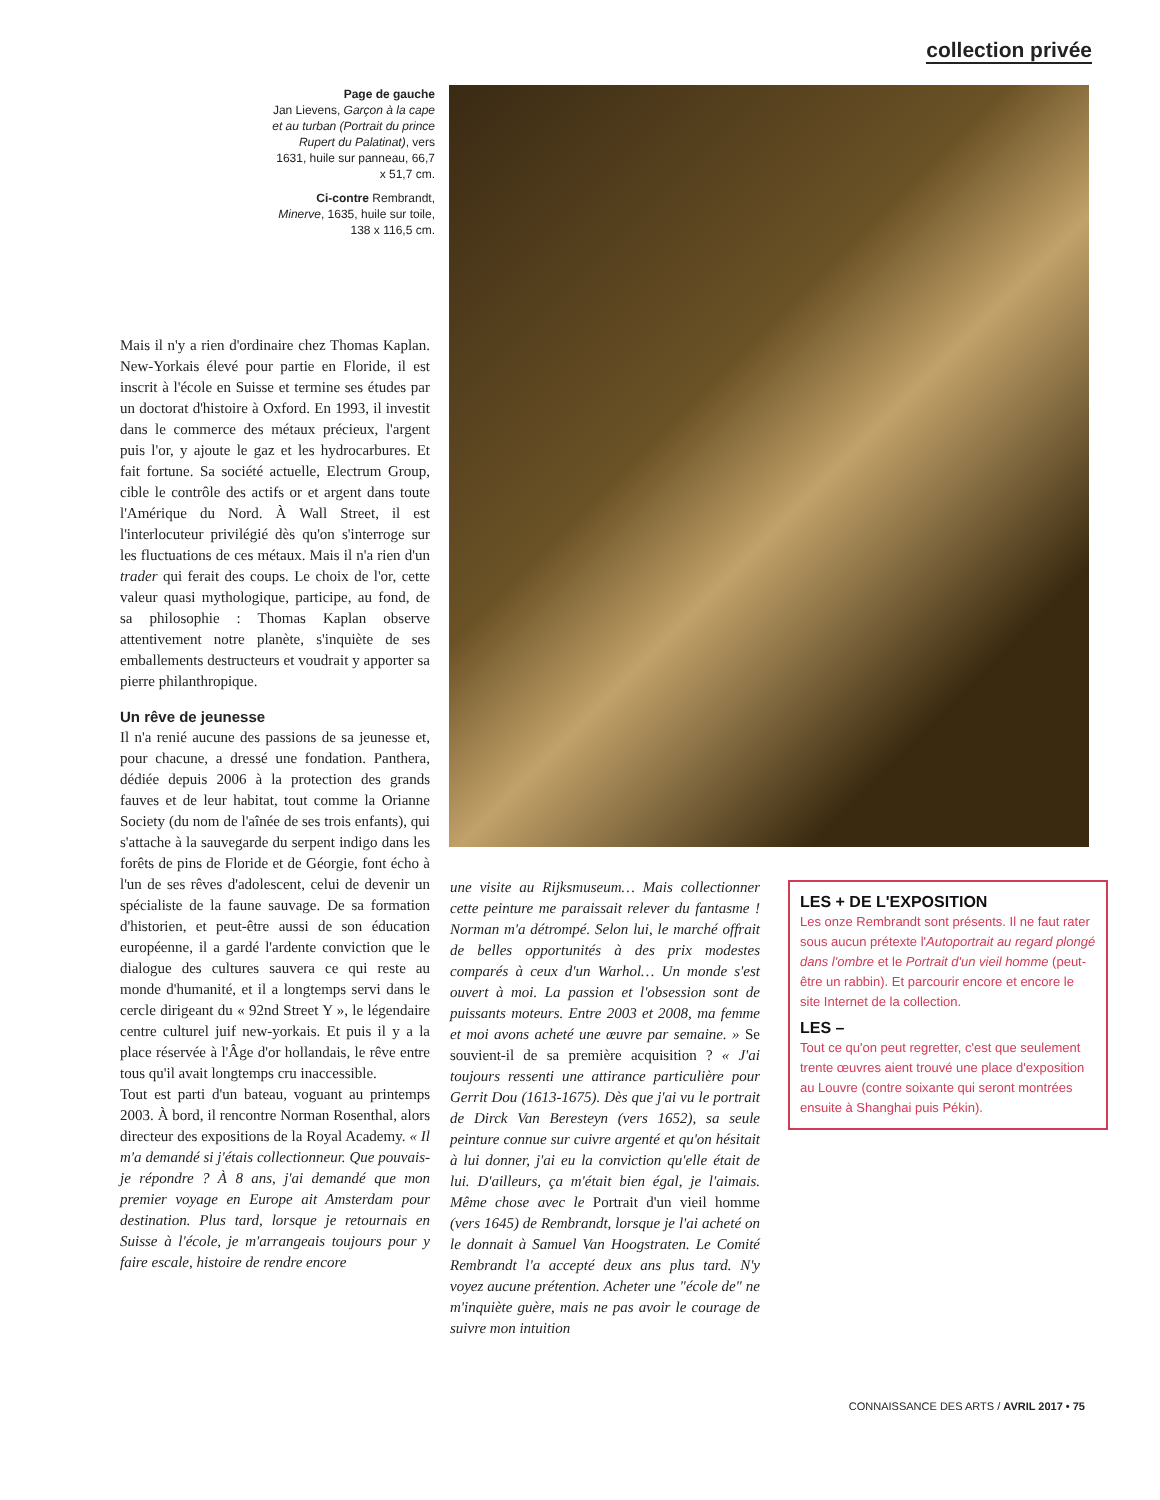collection privée
Page de gauche
Jan Lievens, Garçon à la cape et au turban (Portrait du prince Rupert du Palatinat), vers 1631, huile sur panneau, 66,7 x 51,7 cm.
Ci-contre Rembrandt, Minerve, 1635, huile sur toile, 138 x 116,5 cm.
Mais il n'y a rien d'ordinaire chez Thomas Kaplan. New-Yorkais élevé pour partie en Floride, il est inscrit à l'école en Suisse et termine ses études par un doctorat d'histoire à Oxford. En 1993, il investit dans le commerce des métaux précieux, l'argent puis l'or, y ajoute le gaz et les hydrocarbures. Et fait fortune. Sa société actuelle, Electrum Group, cible le contrôle des actifs or et argent dans toute l'Amérique du Nord. À Wall Street, il est l'interlocuteur privilégié dès qu'on s'interroge sur les fluctuations de ces métaux. Mais il n'a rien d'un trader qui ferait des coups. Le choix de l'or, cette valeur quasi mythologique, participe, au fond, de sa philosophie : Thomas Kaplan observe attentivement notre planète, s'inquiète de ses emballements destructeurs et voudrait y apporter sa pierre philanthropique.
Un rêve de jeunesse
Il n'a renié aucune des passions de sa jeunesse et, pour chacune, a dressé une fondation. Panthera, dédiée depuis 2006 à la protection des grands fauves et de leur habitat, tout comme la Orianne Society (du nom de l'aînée de ses trois enfants), qui s'attache à la sauvegarde du serpent indigo dans les forêts de pins de Floride et de Géorgie, font écho à l'un de ses rêves d'adolescent, celui de devenir un spécialiste de la faune sauvage. De sa formation d'historien, et peut-être aussi de son éducation européenne, il a gardé l'ardente conviction que le dialogue des cultures sauvera ce qui reste au monde d'humanité, et il a longtemps servi dans le cercle dirigeant du « 92nd Street Y », le légendaire centre culturel juif new-yorkais. Et puis il y a la place réservée à l'Âge d'or hollandais, le rêve entre tous qu'il avait longtemps cru inaccessible.
Tout est parti d'un bateau, voguant au printemps 2003. À bord, il rencontre Norman Rosenthal, alors directeur des expositions de la Royal Academy. « Il m'a demandé si j'étais collectionneur. Que pouvais-je répondre ? À 8 ans, j'ai demandé que mon premier voyage en Europe ait Amsterdam pour destination. Plus tard, lorsque je retournais en Suisse à l'école, je m'arrangeais toujours pour y faire escale, histoire de rendre encore
une visite au Rijksmuseum… Mais collectionner cette peinture me paraissait relever du fantasme ! Norman m'a détrompé. Selon lui, le marché offrait de belles opportunités à des prix modestes comparés à ceux d'un Warhol… Un monde s'est ouvert à moi. La passion et l'obsession sont de puissants moteurs. Entre 2003 et 2008, ma femme et moi avons acheté une œuvre par semaine. » Se souvient-il de sa première acquisition ? « J'ai toujours ressenti une attirance particulière pour Gerrit Dou (1613-1675). Dès que j'ai vu le portrait de Dirck Van Beresteyn (vers 1652), sa seule peinture connue sur cuivre argenté et qu'on hésitait à lui donner, j'ai eu la conviction qu'elle était de lui. D'ailleurs, ça m'était bien égal, je l'aimais. Même chose avec le Portrait d'un vieil homme (vers 1645) de Rembrandt, lorsque je l'ai acheté on le donnait à Samuel Van Hoogstraten. Le Comité Rembrandt l'a accepté deux ans plus tard. N'y voyez aucune prétention. Acheter une "école de" ne m'inquiète guère, mais ne pas avoir le courage de suivre mon intuition
LES + DE L'EXPOSITION
Les onze Rembrandt sont présents. Il ne faut rater sous aucun prétexte l'Autoportrait au regard plongé dans l'ombre et le Portrait d'un vieil homme (peut-être un rabbin). Et parcourir encore et encore le site Internet de la collection.
LES –
Tout ce qu'on peut regretter, c'est que seulement trente œuvres aient trouvé une place d'exposition au Louvre (contre soixante qui seront montrées ensuite à Shanghai puis Pékin).
CONNAISSANCE DES ARTS / AVRIL 2017 • 75